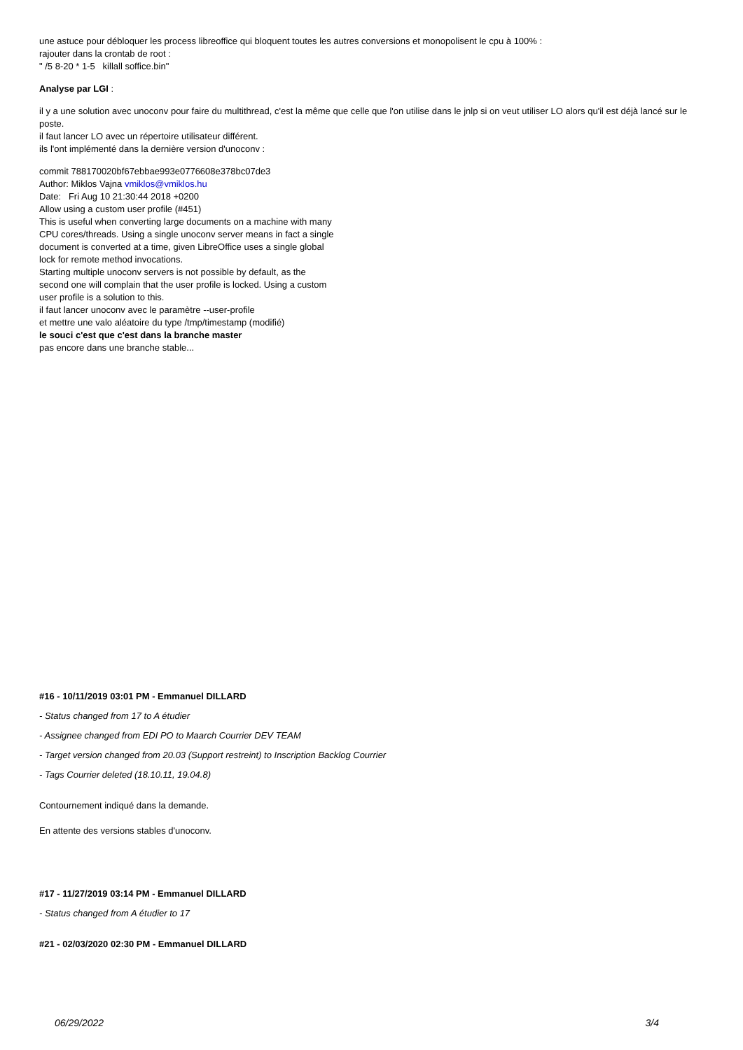une astuce pour débloquer les process libreoffice qui bloquent toutes les autres conversions et monopolisent le cpu à 100% :
rajouter dans la crontab de root :
" /5 8-20 * 1-5 killall soffice.bin"
Analyse par LGI :
il y a une solution avec unoconv pour faire du multithread, c'est la même que celle que l'on utilise dans le jnlp si on veut utiliser LO alors qu'il est déjà lancé sur le poste.
il faut lancer LO avec un répertoire utilisateur différent.
ils l'ont implémenté dans la dernière version d'unoconv :
commit 788170020bf67ebbae993e0776608e378bc07de3
Author: Miklos Vajna vmiklos@vmiklos.hu
Date: Fri Aug 10 21:30:44 2018 +0200
Allow using a custom user profile (#451)
This is useful when converting large documents on a machine with many
CPU cores/threads. Using a single unoconv server means in fact a single
document is converted at a time, given LibreOffice uses a single global
lock for remote method invocations.
Starting multiple unoconv servers is not possible by default, as the
second one will complain that the user profile is locked. Using a custom
user profile is a solution to this.
il faut lancer unoconv avec le paramètre --user-profile
et mettre une valo aléatoire du type /tmp/timestamp (modifié)
le souci c'est que c'est dans la branche master
pas encore dans une branche stable...
#16 - 10/11/2019 03:01 PM - Emmanuel DILLARD
- Status changed from 17 to A étudier
- Assignee changed from EDI PO to Maarch Courrier DEV TEAM
- Target version changed from 20.03 (Support restreint) to Inscription Backlog Courrier
- Tags Courrier deleted (18.10.11, 19.04.8)
Contournement indiqué dans la demande.
En attente des versions stables d'unoconv.
#17 - 11/27/2019 03:14 PM - Emmanuel DILLARD
- Status changed from A étudier to 17
#21 - 02/03/2020 02:30 PM - Emmanuel DILLARD
06/29/2022 3/4